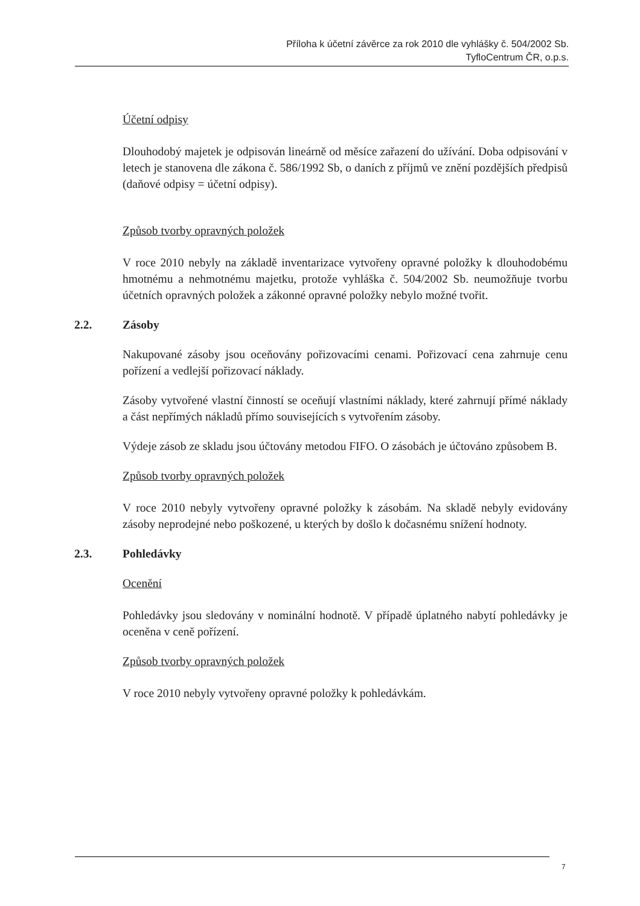Příloha k účetní závěrce za rok 2010 dle vyhlášky č. 504/2002 Sb.
TyfloCentrum ČR, o.p.s.
Účetní odpisy
Dlouhodobý majetek je odpisován lineárně od měsíce zařazení do užívání. Doba odpisování v letech je stanovena dle zákona č. 586/1992 Sb, o daních z příjmů ve znění pozdějších předpisů (daňové odpisy = účetní odpisy).
Způsob tvorby opravných položek
V roce 2010 nebyly na základě inventarizace vytvořeny opravné položky k dlouhodobému hmotnému a nehmotnému majetku, protože vyhláška č. 504/2002 Sb. neumožňuje tvorbu účetních opravných položek a zákonné opravné položky nebylo možné tvořit.
2.2. Zásoby
Nakupované zásoby jsou oceňovány pořizovacími cenami. Pořizovací cena zahrnuje cenu pořízení a vedlejší pořizovací náklady.
Zásoby vytvořené vlastní činností se oceňují vlastními náklady, které zahrnují přímé náklady a část nepřímých nákladů přímo souvisejících s vytvořením zásoby.
Výdeje zásob ze skladu jsou účtovány metodou FIFO. O zásobách je účtováno způsobem B.
Způsob tvorby opravných položek
V roce 2010 nebyly vytvořeny opravné položky k zásobám. Na skladě nebyly evidovány zásoby neprodejné nebo poškozené, u kterých by došlo k dočasnému snížení hodnoty.
2.3. Pohledávky
Ocenění
Pohledávky jsou sledovány v nominální hodnotě. V případě úplatného nabytí pohledávky je oceněna v ceně pořízení.
Způsob tvorby opravných položek
V roce 2010 nebyly vytvořeny opravné položky k pohledávkám.
7